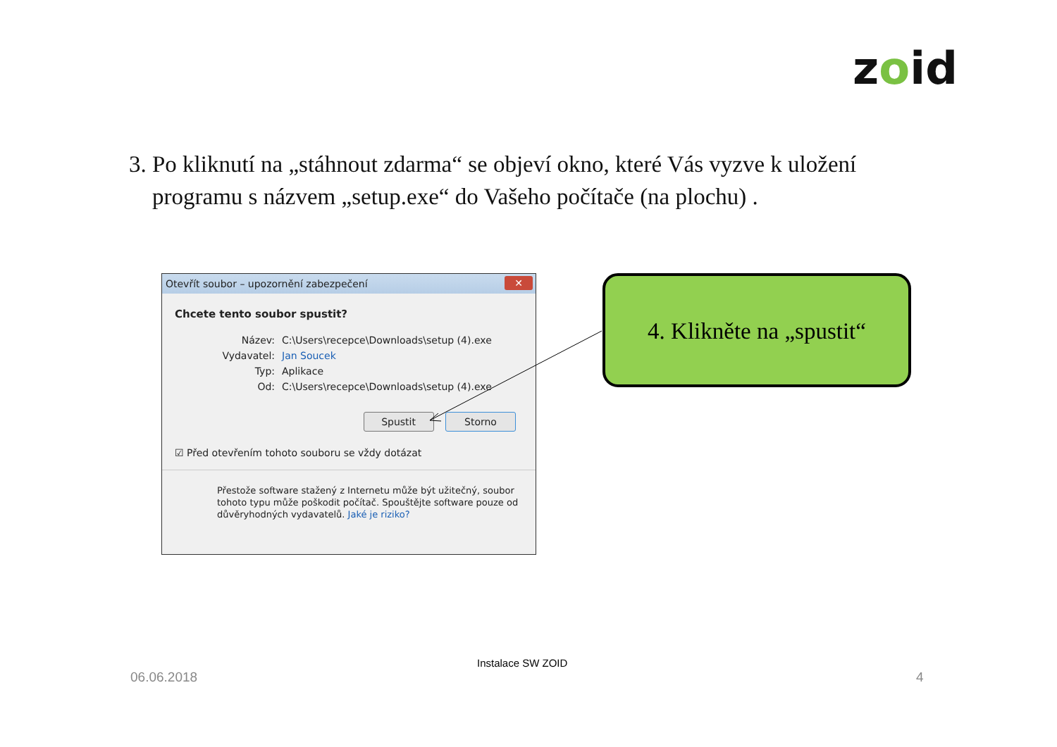zoid
3. Po kliknutí na „stáhnout zdarma“ se objeví okno, které Vás vyzve k uložení
programu s názvem „setup.exe“ do Vašeho počítače (na plochu) .
Otevřít soubor – upozornění zabezpečení
✕
Chcete tento soubor spustit?
Název: C:\Users\recepce\Downloads\setup (4).exe
Vydavatel: Jan Soucek
Typ: Aplikace
Od: C:\Users\recepce\Downloads\setup (4).exe
Spustit Storno
☑ Před otevřením tohoto souboru se vždy dotázat
Přestože software stažený z Internetu může být užitečný, soubor tohoto typu může poškodit počítač. Spouštějte software pouze od důvěryhodných vydavatelů. Jaké je riziko?
4. Klikněte na „spustit“
Instalace SW ZOID
06.06.2018 4